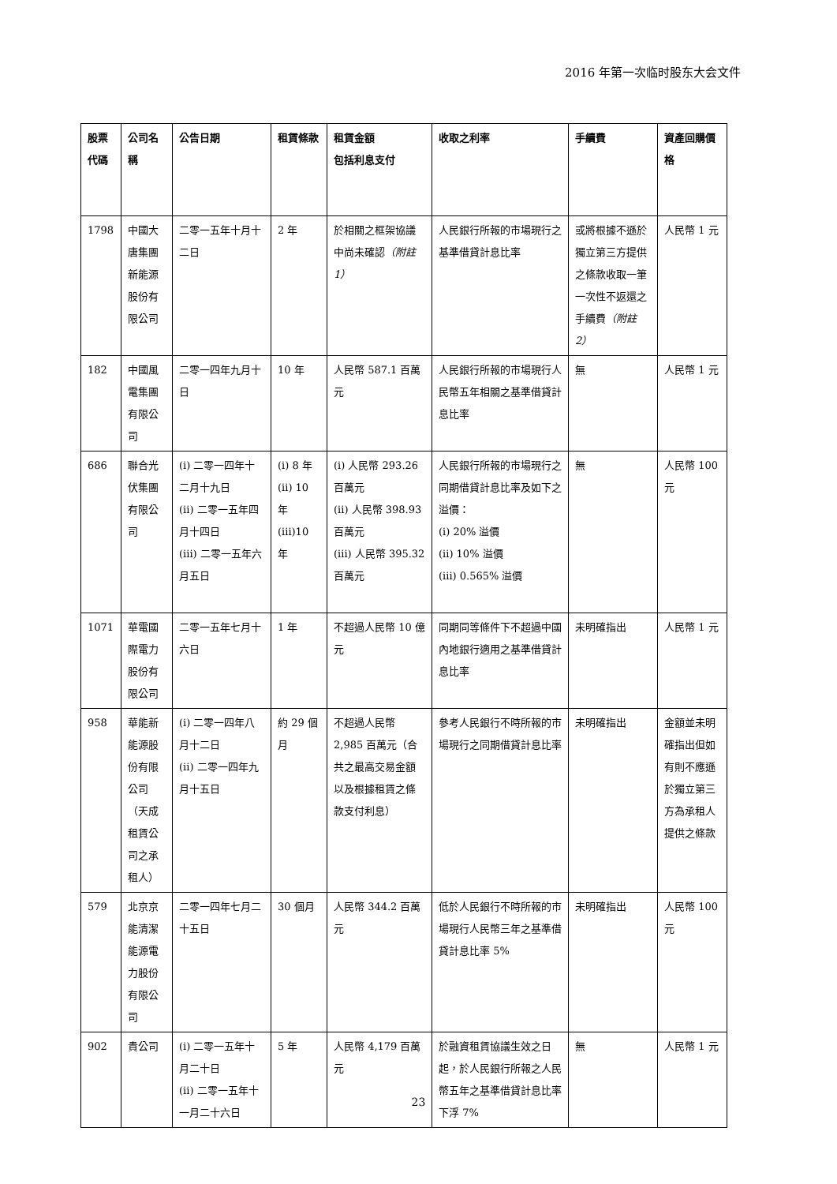2016 年第一次临时股东大会文件
| 股票代碼 | 公司名稱 | 公告日期 | 租賃條款 | 租賃金額 包括利息支付 | 收取之利率 | 手續費 | 資產回購價格 |
| --- | --- | --- | --- | --- | --- | --- | --- |
| 1798 | 中國大唐集團新能源股份有限公司 | 二零一五年十月十二日 | 2 年 | 於相關之框架協議中尚未確認 （附註 1） | 人民銀行所報的市場現行之基準借貸計息比率 | 或將根據不遜於獨立第三方提供之條款收取一筆一次性不返還之手續費 （附註 2） | 人民幣 1 元 |
| 182 | 中國風電集團有限公司 | 二零一四年九月十日 | 10 年 | 人民幣 587.1 百萬元 | 人民銀行所報的市場現行人民幣五年相關之基準借貸計息比率 | 無 | 人民幣 1 元 |
| 686 | 聯合光伏集團有限公司 | (i) 二零一四年十二月十九日 (ii) 二零一五年四月十四日 (iii) 二零一五年六月五日 | (i) 8 年 (ii) 10 年 (iii)10 年 | (i) 人民幣 293.26 百萬元 (ii) 人民幣 398.93 百萬元 (iii) 人民幣 395.32 百萬元 | 人民銀行所報的市場現行之同期借貸計息比率及如下之溢價： (i) 20% 溢價 (ii) 10% 溢價 (iii) 0.565% 溢價 | 無 | 人民幣 100 元 |
| 1071 | 華電國際電力股份有限公司 | 二零一五年七月十六日 | 1 年 | 不超過人民幣 10 億元 | 同期同等條件下不超過中國內地銀行適用之基準借貸計息比率 | 未明確指出 | 人民幣 1 元 |
| 958 | 華能新能源股份有限公司（天成租賃公司之承租人） | (i) 二零一四年八月十二日 (ii) 二零一四年九月十五日 | 約 29 個月 | 不超過人民幣 2,985 百萬元（合共之最高交易金額以及根據租賃之條款支付利息） | 參考人民銀行不時所報的市場現行之同期借貸計息比率 | 未明確指出 | 金額並未明確指出但如有則不應遜於獨立第三方為承租人提供之條款 |
| 579 | 北京京能清潔能源電力股份有限公司 | 二零一四年七月二十五日 | 30 個月 | 人民幣 344.2 百萬元 | 低於人民銀行不時所報的市場現行人民幣三年之基準借貸計息比率 5% | 未明確指出 | 人民幣 100 元 |
| 902 | 貴公司 | (i) 二零一五年十月二十日 (ii) 二零一五年十一月二十六日 | 5 年 | 人民幣 4,179 百萬元 | 於融資租賃協議生效之日起，於人民銀行所報之人民幣五年之基準借貸計息比率下浮 7% | 無 | 人民幣 1 元 |
23